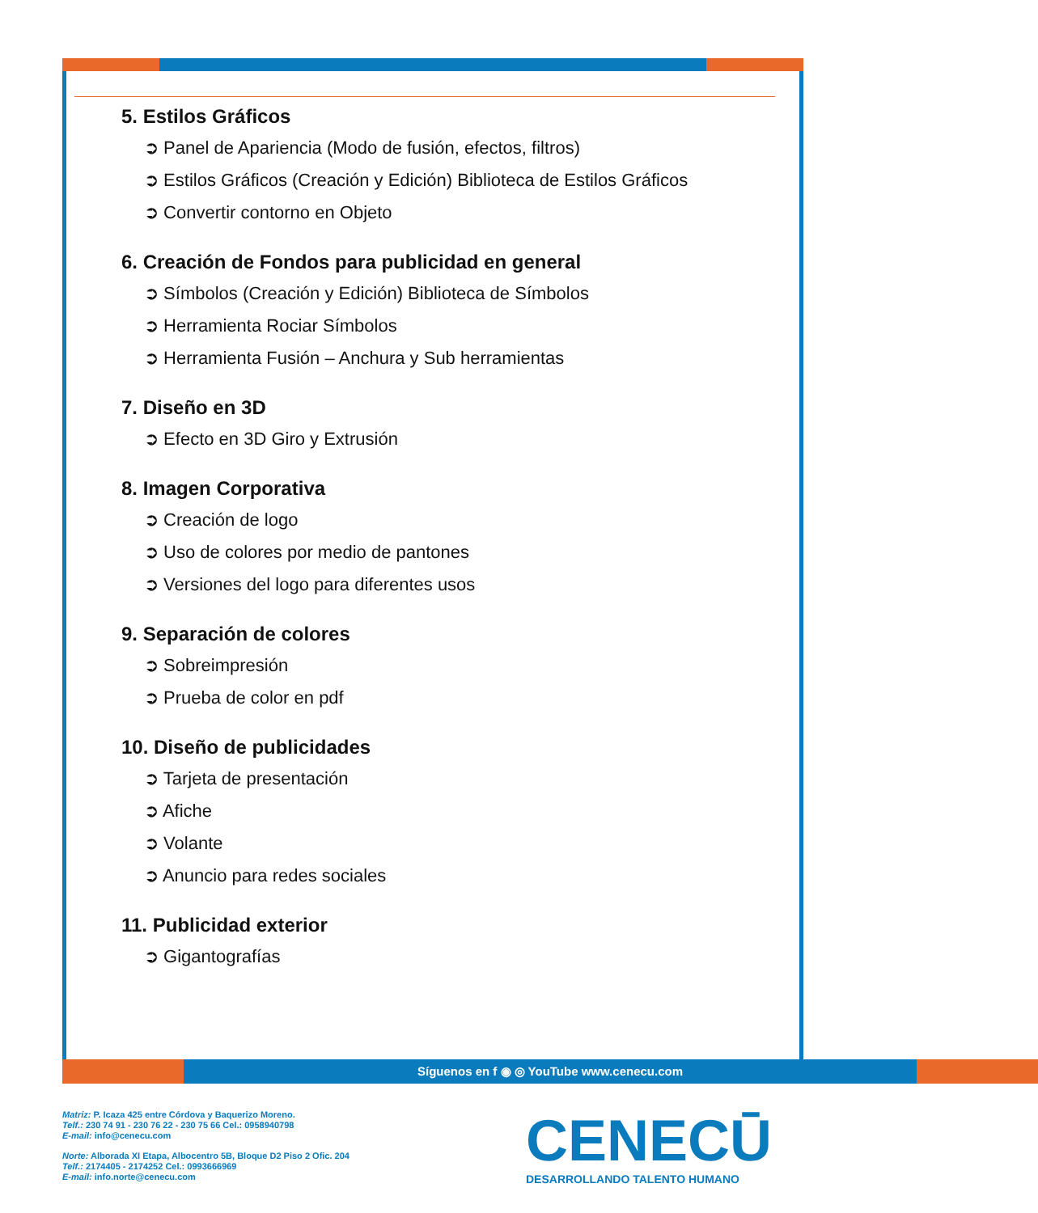5. Estilos Gráficos
➲ Panel de Apariencia (Modo de fusión, efectos, filtros)
➲ Estilos Gráficos (Creación y Edición) Biblioteca de Estilos Gráficos
➲ Convertir contorno en Objeto
6. Creación de Fondos para publicidad en general
➲ Símbolos (Creación y Edición) Biblioteca de Símbolos
➲ Herramienta Rociar Símbolos
➲ Herramienta Fusión – Anchura y Sub herramientas
7. Diseño en 3D
➲ Efecto en 3D Giro y Extrusión
8. Imagen Corporativa
➲ Creación de logo
➲ Uso de colores por medio de pantones
➲ Versiones del logo para diferentes usos
9. Separación de colores
➲ Sobreimpresión
➲ Prueba de color en pdf
10. Diseño de publicidades
➲ Tarjeta de presentación
➲ Afiche
➲ Volante
➲ Anuncio para redes sociales
11. Publicidad exterior
➲ Gigantografías
Síguenos en f ◉ ◎ YouTube www.cenecu.com
Matriz: P. Icaza 425 entre Córdova y Baquerizo Moreno.
Telf.: 230 74 91 - 230 76 22 - 230 75 66 Cel.: 0958940798
E-mail: info@cenecu.com
Norte: Alborada XI Etapa, Albocentro 5B, Bloque D2 Piso 2 Ofic. 204
Telf.: 2174405 - 2174252 Cel.: 0993666969
E-mail: info.norte@cenecu.com
CENECŪ
DESARROLLANDO TALENTO HUMANO